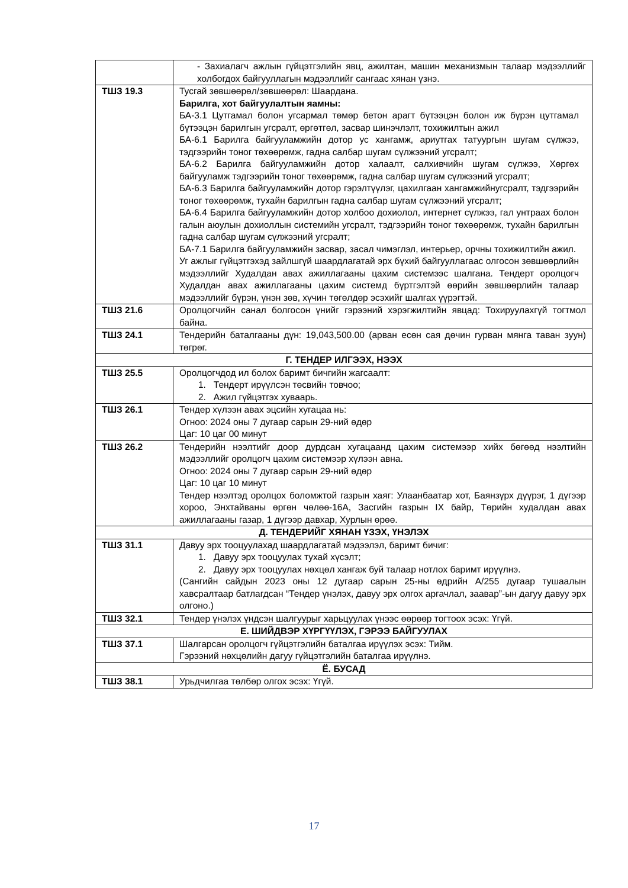| | - Захиалагч ажлын гүйцэтгэлийн явц, ажилтан, машин механизмын талаар мэдээллийг холбогдох байгууллагын мэдээллийг сангаас хянан үзнэ. |
| ТШЗ 19.3 | Тусгай зөвшөөрөл/зөвшөөрөл: Шаардана. Барилга, хот байгуулалтын яамны: БА-3.1 Цутгамал болон угсармал төмөр бетон арагт бүтээцэн болон иж бүрэн цутгамал бүтээцэн барилгын угсралт, өргөтгөл, засвар шинэчлэлт, тохижилтын ажил БА-6.1 Барилга байгууламжийн дотор ус хангамж, ариутгах татуургын шугам сүлжээ, тэдгээрийн тоног төхөөрөмж, гадна салбар шугам сүлжээний угсралт; БА-6.2 Барилга байгууламжийн дотор халаалт, салхивчийн шугам сүлжээ, Хөргөх байгууламж тэдгээрийн тоног төхөөрөмж, гадна салбар шугам сүлжээний угсралт; БА-6.3 Барилга байгууламжийн дотор гэрэлтүүлэг, цахилгаан хангамжийнугсралт, тэдгээрийн тоног төхөөрөмж, тухайн барилгын гадна салбар шугам сүлжээний угсралт; БА-6.4 Барилга байгууламжийн дотор холбоо дохиолол, интернет сүлжээ, гал унтраах болон галын аюулын дохиоллын системийн угсралт, тэдгээрийн тоног төхөөрөмж, тухайн барилгын гадна салбар шугам сүлжээний угсралт; БА-7.1 Барилга байгууламжийн засвар, засал чимэглэл, интерьер, орчны тохижилтийн ажил. Уг ажлыг гүйцэтгэхэд зайлшгүй шаардлагатай эрх бүхий байгууллагаас олгосон зөвшөөрлийн мэдээллийг Худалдан авах ажиллагааны цахим системээс шалгана. Тендерт оролцогч Худалдан авах ажиллагааны цахим системд бүртгэлтэй өөрийн зөвшөөрлийн талаар мэдээллийг бүрэн, үнэн зөв, хүчин төгөлдөр эсэхийг шалгах үүрэгтэй. |
| ТШЗ 21.6 | Оролцогчийн санал болгосон үнийг гэрээний хэрэгжилтийн явцад: Тохируулахгүй тогтмол байна. |
| ТШЗ 24.1 | Тендерийн баталгааны дүн: 19,043,500.00 (арван есөн сая дөчин гурван мянга таван зуун) төгрөг. |
| Г. ТЕНДЕР ИЛГЭЭХ, НЭЭХ | |
| ТШЗ 25.5 | Оролцогчдод ил болох баримт бичгийн жагсаалт: 1. Тендерт ирүүлсэн төсвийн товчоо; 2. Ажил гүйцэтгэх хуваарь. |
| ТШЗ 26.1 | Тендер хүлээн авах эцсийн хугацаа нь: Огноо: 2024 оны 7 дугаар сарын 29-ний өдөр Цаг: 10 цаг 00 минут |
| ТШЗ 26.2 | Тендерийн нээлтийг доор дурдсан хугацаанд цахим системээр хийх бөгөөд нээлтийн мэдээллийг оролцогч цахим системээр хүлээн авна. Огноо: 2024 оны 7 дугаар сарын 29-ний өдөр Цаг: 10 цаг 10 минут Тендер нээлтэд оролцох боломжтой газрын хаяг: Улаанбаатар хот, Баянзүрх дүүрэг, 1 дүгээр хороо, Энхтайваны өргөн чөлөө-16А, Засгийн газрын IX байр, Төрийн худалдан авах ажиллагааны газар, 1 дүгээр давхар, Хурлын өрөө. |
| Д. ТЕНДЕРИЙГ ХЯНАН ҮЗЭХ, ҮНЭЛЭХ | |
| ТШЗ 31.1 | Давуу эрх тооцуулахад шаардлагатай мэдээлэл, баримт бичиг: 1. Давуу эрх тооцуулах тухай хүсэлт; 2. Давуу эрх тооцуулах нөхцөл хангаж буй талаар нотлох баримт ирүүлнэ. (Сангийн сайдын 2023 оны 12 дугаар сарын 25-ны өдрийн А/255 дугаар тушаалын хавсралтаар батлагдсан “Тендер үнэлэх, давуу эрх олгох аргачлал, заавар”-ын дагуу давуу эрх олгоно.) |
| ТШЗ 32.1 | Тендер үнэлэх үндсэн шалгуурыг харьцуулах үнээс өөрөөр тогтоох эсэх: Үгүй. |
| Е. ШИЙДВЭР ХҮРГҮҮЛЭХ, ГЭРЭЭ БАЙГУУЛАХ | |
| ТШЗ 37.1 | Шалгарсан оролцогч гүйцэтгэлийн баталгаа ирүүлэх эсэх: Тийм. Гэрээний нөхцөлийн дагуу гүйцэтгэлийн баталгаа ирүүлнэ. |
| Ё. БУСАД | |
| ТШЗ 38.1 | Урьдчилгаа төлбөр олгох эсэх: Үгүй. |
17